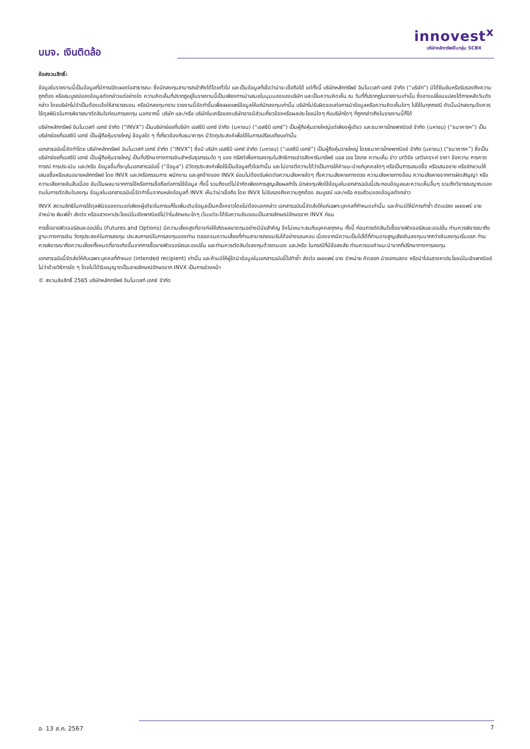บมจ. เงินติดล้อ
innovest<sup>x</sup>
บริษัทหลักทรัพย์ในกลุ่ม SCBX
ข้อสงวนสิทธิ์:
ข้อมูลในรายงานนี้เป็นข้อมูลที่มีการเปิดเผยต่อสาธารณะ ซึ่งนักลงทุนสามารถเข้าถึงได้โดยทั่วไป และเป็นข้อมูลที่เชื่อว่าน่าจะเชื่อถือได้ แต่ทั้งนี้ บริษัทหลักทรัพย์ อินโนเวสท์ เอกซ์ จำกัด (“บริษัท”) มิได้ยืนยันหรือรับรองถึงความถูกต้อง หรือสมบูรณ์ของข้อมูลดังกล่าวแต่อย่างใด ความคิดเห็นที่ปรากฏอยู่ในรายงานนี้เป็นเพียงการนำเสนอในมุมมองของบริษัท และเป็นความคิดเห็น ณ วันที่ที่ปรากฏในรายงานเท่านั้น ซึ่งอาจเปลี่ยนแปลงได้ภายหลังวันดังกล่าว โดยบริษัทไม่จำเป็นต้องแจ้งให้สาธารณชน หรือนักลงทุนทราบ รายงานนี้จัดทำขึ้นเพื่อเผยแพร่ข้อมูลให้แก่นักลงทุนเท่านั้น บริษัทไม่รับผิดชอบต่อการนำข้อมูลหรือความคิดเห็นใดๆ ไปใช้ในทุกกรณี ดังนั้นนักลงทุนจึงควรใช้ดุลพินิจในการพิจารณาตัดสินใจก่อนการลงทุน นอกจากนี้ บริษัท และ/หรือ บริษัทในเครือของบริษัทอาจมีส่วนเกี่ยวข้องหรือผลประโยชน์ใดๆ กับบริษัทใดๆ ที่ถูกกล่าวถึงในรายงานนี้ก็ได้
บริษัทหลักทรัพย์ อินโนเวสท์ เอกซ์ จำกัด (“INVX”) เป็นบริษัทย่อยที่บริษัท เอสซีบี เอกซ์ จำกัด (มหาชน) (“เอสซีบี เอกซ์”) เป็นผู้ถือหุ้นรายใหญ่แต่เพียงผู้เดียว และธนาคารไทยพาณิชย์ จำกัด (มหาชน) (“ธนาคารฯ”) เป็นบริษัทย่อยที่เอสซีบี เอกซ์ เป็นผู้ถือหุ้นรายใหญ่ ข้อมูลใด ๆ ที่เกี่ยวข้องกับธนาคารฯ มีวัตถุประสงค์เพื่อใช้ในการเปรียบเทียบเท่านั้น
เอกสารฉบับนี้จัดทำโดย บริษัทหลักทรัพย์ อินโนเวสท์ เอกซ์ จำกัด (“INVX”) ซึ่งมี บริษัท เอสซีบี เอกซ์ จำกัด (มหาชน) (“เอสซีบี เอกซ์”) เป็นผู้ถือหุ้นรายใหญ่ โดยธนาคารไทยพาณิชย์ จำกัด (มหาชน) (“ธนาคารฯ”) ซึ่งเป็นบริษัทย่อยที่เอสซีบี เอกซ์ เป็นผู้ถือหุ้นรายใหญ่ เป็นที่ปรึกษาทางการเงินสำหรับธุรกรรมใด ๆ ของ ทรัสต์เพื่อการลงทุนในสิทธิการเช่าอสังหาริมทรัพย์ แอล เอช โฮเทล ความเห็น ข่าว บทวิจัย บทวิเคราะห์ ราคา ข้อความ การคาดการณ์ การประเมิน และ/หรือ ข้อมูลอื่นที่ระบุในเอกสารฉบับนี้ (“ข้อมูล”) มีวัตถุประสงค์เพื่อใช้เป็นข้อมูลทั่วไปเท่านั้น และไม่อาจตีความได้ว่าเป็นการให้คำแนะนำแก่บุคคลใดๆ หรือเป็นการเสนอซื้อ หรือเสนอขาย หรือชักชวนให้เสนอซื้อหรือเสนอขายหลักทรัพย์ โดย INVX และ/หรือกรรมการ พนักงาน และลูกจ้างของ INVX ย่อมไม่ต้องรับผิดต่อความเสียหายใดๆ ทั้งความเสียหายทางตรง ความเสียหายทางอ้อม ความเสียหายจากการผิดสัญญา หรือความเสียหายอันสืบเนื่อง อันเป็นผลมาจากการใช้หรือการเชื่อถือต่อการใช้ข้อมูล ทั้งนี้ รวมถึงแต่ไม่จำกัดเพียงการสูญเสียผลกำไร นักลงทุนพึงใช้ข้อมูลในเอกสารฉบับนี้ประกอบข้อมูลและความเห็นอื่นๆ รวมถึงวิจารณญาณของตนในการตัดสินใจลงทุน ข้อมูลในเอกสารฉบับนี้จัดทำขึ้นจากแหล่งข้อมูลที่ INVX เห็นว่าน่าเชื่อถือ โดย INVX ไม่รับรองถึงความถูกต้อง สมบูรณ์ และ/หรือ ครบถ้วนของข้อมูลดังกล่าว
INVX สงวนสิทธิในการใช้ดุลพินิจของตนแต่เพียงผู้เดียวในการแก้ไขเพิ่มเติมข้อมูลเป็นครั้งคราวโดยไม่ต้องบอกกล่าว เอกสารฉบับนี้จัดส่งให้แก่เฉพาะบุคคลที่กำหนดเท่านั้น และห้ามมิให้มีการทำซ้ำ ดัดแปลง เผยแพร่ ขาย จำหน่าย พิมพ์ซ้ำ ส่งต่อ หรือแสวงหาประโยชน์ในเชิงพาณิชย์ไม่ว่าในลักษณะใดๆ เว้นแต่จะได้รับความยินยอมเป็นลายลักษณ์อักษรจาก INVX ก่อน
การซื้อขายฟิวเจอร์สและออปชั่น (Futures and Options) มีความเสี่ยงสูงที่อาจก่อให้เกิดผลขาดทุนอย่างมีนัยสำคัญ จึงไม่เหมาะสมกับบุคคลทุกคน ทั้งนี้ ก่อนการตัดสินใจซื้อขายฟิวเจอร์สและออปชั่น ท่านควรพิจารณาถึงฐานะทางการเงิน วัตถุประสงค์ในการลงทุน ประสบการณ์ในการลงทุนของท่าน ตลอดจนความเสี่ยงที่ท่านสามารถยอมรับได้อย่างรอบคอบ เนื่องจากมีความเป็นไปได้ที่ท่านอาจสูญเสียเงินลงทุนมากกว่าเงินลงทุนเริ่มแรก ท่านควรพิจารณาถึงความเสี่ยงทั้งหมดที่อาจเกิดขึ้นจากการซื้อขายฟิวเจอร์สและออปชั่น และท่านควรตัดสินใจลงทุนด้วยตนเอง และ/หรือ ในกรณีที่มีข้อสงสัย ท่านควรขอคำแนะนำจากที่ปรึกษาทางการลงทุน
เอกสารฉบับนี้จัดส่งให้กับเฉพาะบุคคลที่กำหนด (intended recipient) เท่านั้น และห้ามมิให้ผู้ใดนำข้อมูลในเอกสารฉบับนี้ไปทำซ้ำ ส่งต่อ เผยแพร่ ขาย จำหน่าย คัดลอก นำออกแสดง หรือนำไปแสวงหาประโยชน์ในเชิงพาณิชย์ ไม่ว่าด้วยวิธีการใด ๆ โดยไม่ได้รับอนุญาตเป็นลายลักษณ์อักษรจาก INVX เป็นการล่วงหน้า
© สงวนลิขสิทธิ์ 2565 บริษัทหลักทรัพย์ อินโนเวสท์ เอกซ์ จำกัด
อ. 13 ส.ค. 2567 7